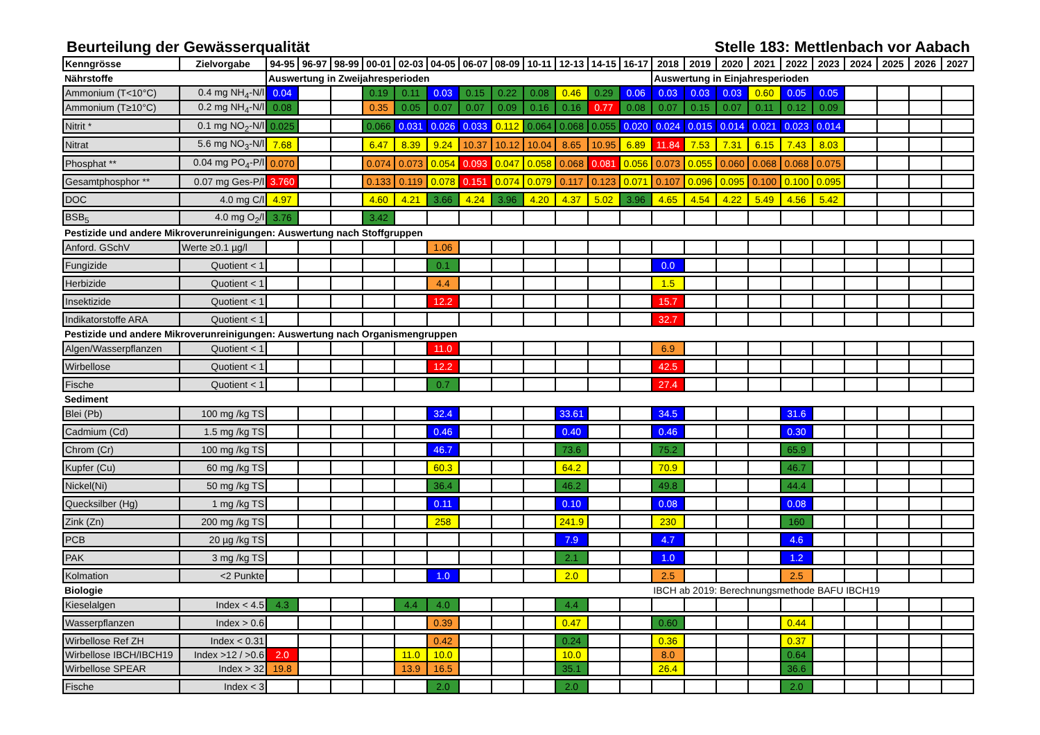Beurteilung der Gewässerqualität Stelle 183: Mettlenbach vor Aabach
| Kenngrösse | Zielvorgabe | 94-95 | 96-97 | 98-99 | 00-01 | 02-03 | 04-05 | 06-07 | 08-09 | 10-11 | 12-13 | 14-15 | 16-17 | 2018 | 2019 | 2020 | 2021 | 2022 | 2023 | 2024 | 2025 | 2026 | 2027 |
| --- | --- | --- | --- | --- | --- | --- | --- | --- | --- | --- | --- | --- | --- | --- | --- | --- | --- | --- | --- | --- | --- | --- | --- |
| Nährstoffe | | Auswertung in Zweijahresperioden | | | | | | | | | | | | Auswertung in Einjahresperioden | | | | | | | | | |
| Ammonium (T<10°C) | 0.4 mg NH<sub>4</sub>-N/l | 0.04 | | | 0.19 | 0.11 | 0.03 | 0.15 | 0.22 | 0.08 | 0.46 | 0.29 | 0.06 | 0.03 | 0.03 | 0.03 | 0.60 | 0.05 | 0.05 | | | | |
| Ammonium (T≥10°C) | 0.2 mg NH<sub>4</sub>-N/l | 0.08 | | | 0.35 | 0.05 | 0.07 | 0.07 | 0.09 | 0.16 | 0.16 | 0.77 | 0.08 | 0.07 | 0.15 | 0.07 | 0.11 | 0.12 | 0.09 | | | | |
| Nitrit * | 0.1 mg NO<sub>2</sub>-N/l | 0.025 | | | 0.066 | 0.031 | 0.026 | 0.033 | 0.112 | 0.064 | 0.068 | 0.055 | 0.020 | 0.024 | 0.015 | 0.014 | 0.021 | 0.023 | 0.014 | | | | |
| Nitrat | 5.6 mg NO<sub>3</sub>-N/l | 7.68 | | | 6.47 | 8.39 | 9.24 | 10.37 | 10.12 | 10.04 | 8.65 | 10.95 | 6.89 | 11.84 | 7.53 | 7.31 | 6.15 | 7.43 | 8.03 | | | | |
| Phosphat ** | 0.04 mg PO<sub>4</sub>-P/l | 0.070 | | | 0.074 | 0.073 | 0.054 | 0.093 | 0.047 | 0.058 | 0.068 | 0.081 | 0.056 | 0.073 | 0.055 | 0.060 | 0.068 | 0.068 | 0.075 | | | | |
| Gesamtphosphor ** | 0.07 mg Ges-P/l | 3.760 | | | 0.133 | 0.119 | 0.078 | 0.151 | 0.074 | 0.079 | 0.117 | 0.123 | 0.071 | 0.107 | 0.096 | 0.095 | 0.100 | 0.100 | 0.095 | | | | |
| DOC | 4.0 mg C/l | 4.97 | | | 4.60 | 4.21 | 3.66 | 4.24 | 3.96 | 4.20 | 4.37 | 5.02 | 3.96 | 4.65 | 4.54 | 4.22 | 5.49 | 4.56 | 5.42 | | | | |
| BSB<sub>5</sub> | 4.0 mg O<sub>2</sub>/l | 3.76 | | | 3.42 | | | | | | | | | | | | | | | | | | |
| Pestizide und andere Mikroverunreinigungen: Auswertung nach Stoffgruppen | | | | | | | | | | | | | | | | | | | | | | | |
| Anford. GSchV | Werte ≥0.1 µg/l | | | | | | 1.06 | | | | | | | | | | | | | | | | |
| Fungizide | Quotient < 1 | | | | | | 0.1 | | | | | | | 0.0 | | | | | | | | | |
| Herbizide | Quotient < 1 | | | | | | 4.4 | | | | | | | 1.5 | | | | | | | | | |
| Insektizide | Quotient < 1 | | | | | | 12.2 | | | | | | | 15.7 | | | | | | | | | |
| Indikatorstoffe ARA | Quotient < 1 | | | | | | | | | | | | | 32.7 | | | | | | | | | |
| Pestizide und andere Mikroverunreinigungen: Auswertung nach Organismengruppen | | | | | | | | | | | | | | | | | | | | | | | |
| Algen/Wasserpflanzen | Quotient < 1 | | | | | | 11.0 | | | | | | | 6.9 | | | | | | | | | |
| Wirbellose | Quotient < 1 | | | | | | 12.2 | | | | | | | 42.5 | | | | | | | | | |
| Fische | Quotient < 1 | | | | | | 0.7 | | | | | | | 27.4 | | | | | | | | | |
| Sediment | | | | | | | | | | | | | | | | | | | | | | | |
| Blei (Pb) | 100 mg /kg TS | | | | | | 32.4 | | | | 33.61 | | | 34.5 | | | | 31.6 | | | | | |
| Cadmium (Cd) | 1.5 mg /kg TS | | | | | | 0.46 | | | | 0.40 | | | 0.46 | | | | 0.30 | | | | | |
| Chrom (Cr) | 100 mg /kg TS | | | | | | 46.7 | | | | 73.6 | | | 75.2 | | | | 65.9 | | | | | |
| Kupfer (Cu) | 60 mg /kg TS | | | | | | 60.3 | | | | 64.2 | | | 70.9 | | | | 46.7 | | | | | |
| Nickel(Ni) | 50 mg /kg TS | | | | | | 36.4 | | | | 46.2 | | | 49.8 | | | | 44.4 | | | | | |
| Quecksilber (Hg) | 1 mg /kg TS | | | | | | 0.11 | | | | 0.10 | | | 0.08 | | | | 0.08 | | | | | |
| Zink (Zn) | 200 mg /kg TS | | | | | | 258 | | | | 241.9 | | | 230 | | | | 160 | | | | | |
| PCB | 20 µg /kg TS | | | | | | | | | | 7.9 | | | 4.7 | | | | 4.6 | | | | | |
| PAK | 3 mg /kg TS | | | | | | | | | | 2.1 | | | 1.0 | | | | 1.2 | | | | | |
| Kolmation | <2 Punkte | | | | | | 1.0 | | | | 2.0 | | | 2.5 | | | | 2.5 | | | | | |
| Biologie | | | | | | | | | | | | | | IBCH ab 2019: Berechnungsmethode BAFU IBCH19 | | | | | | | | | |
| Kieselalgen | Index < 4.5 | 4.3 | | | | 4.4 | 4.0 | | | | 4.4 | | | | | | | | | | | | |
| Wasserpflanzen | Index > 0.6 | | | | | | 0.39 | | | | 0.47 | | | 0.60 | | | | 0.44 | | | | | |
| Wirbellose Ref ZH | Index < 0.31 | | | | | | 0.42 | | | | 0.24 | | | 0.36 | | | | 0.37 | | | | | |
| Wirbellose IBCH/IBCH19 | Index >12 / >0.6 | 2.0 | | | | 11.0 | 10.0 | | | | 10.0 | | | 8.0 | | | | 0.64 | | | | | |
| Wirbellose SPEAR | Index > 32 | 19.8 | | | | 13.9 | 16.5 | | | | 35.1 | | | 26.4 | | | | 36.6 | | | | | |
| Fische | Index < 3 | | | | | | 2.0 | | | | 2.0 | | | | | | | 2.0 | | | | | |